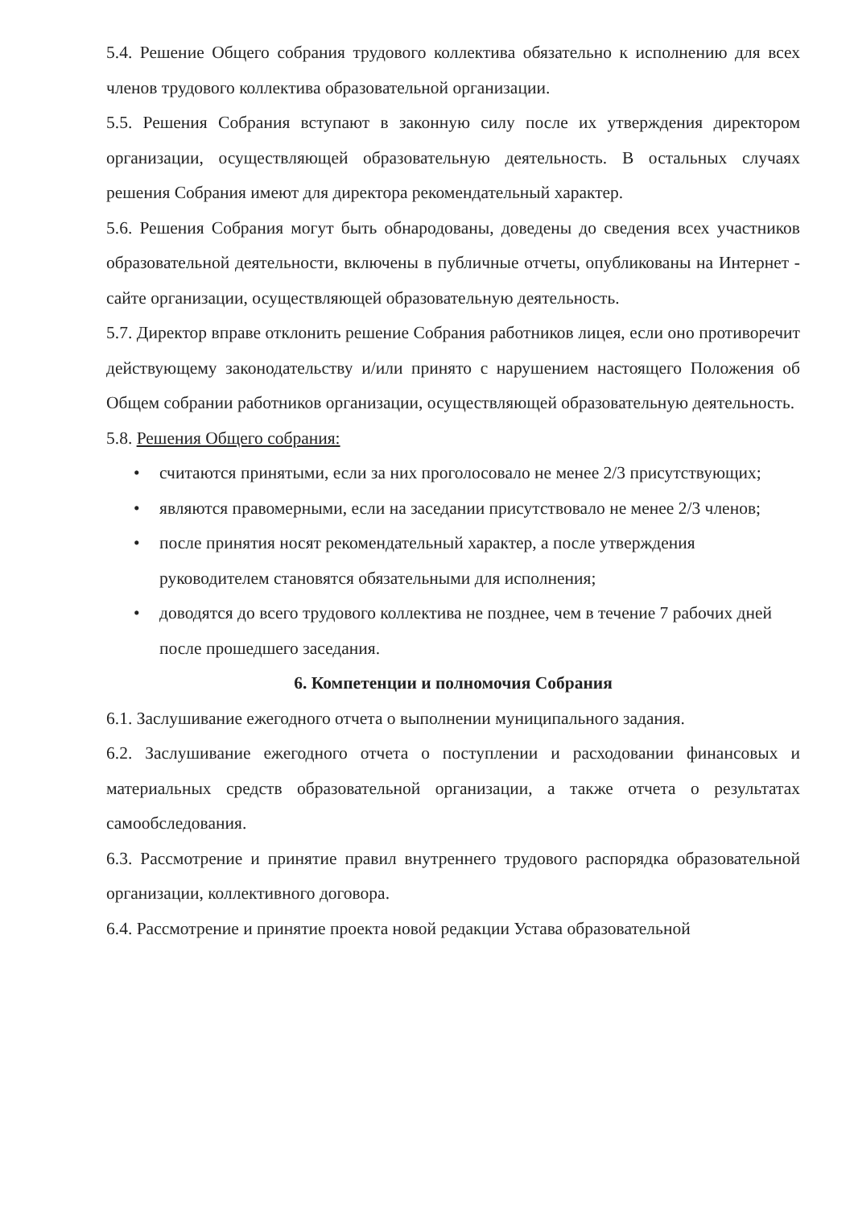5.4. Решение Общего собрания трудового коллектива обязательно к исполнению для всех членов трудового коллектива образовательной организации.
5.5. Решения Собрания вступают в законную силу после их утверждения директором организации, осуществляющей образовательную деятельность. В остальных случаях решения Собрания имеют для директора рекомендательный характер.
5.6. Решения Собрания могут быть обнародованы, доведены до сведения всех участников образовательной деятельности, включены в публичные отчеты, опубликованы на Интернет - сайте организации, осуществляющей образовательную деятельность.
5.7. Директор вправе отклонить решение Собрания работников лицея, если оно противоречит действующему законодательству и/или принято с нарушением настоящего Положения об Общем собрании работников организации, осуществляющей образовательную деятельность.
5.8. Решения Общего собрания:
• считаются принятыми, если за них проголосовало не менее 2/3 присутствующих;
• являются правомерными, если на заседании присутствовало не менее 2/3 членов;
• после принятия носят рекомендательный характер, а после утверждения руководителем становятся обязательными для исполнения;
• доводятся до всего трудового коллектива не позднее, чем в течение 7 рабочих дней после прошедшего заседания.
6. Компетенции и полномочия Собрания
6.1. Заслушивание ежегодного отчета о выполнении муниципального задания.
6.2. Заслушивание ежегодного отчета о поступлении и расходовании финансовых и материальных средств образовательной организации, а также отчета о результатах самообследования.
6.3. Рассмотрение и принятие правил внутреннего трудового распорядка образовательной организации, коллективного договора.
6.4. Рассмотрение и принятие проекта новой редакции Устава образовательной